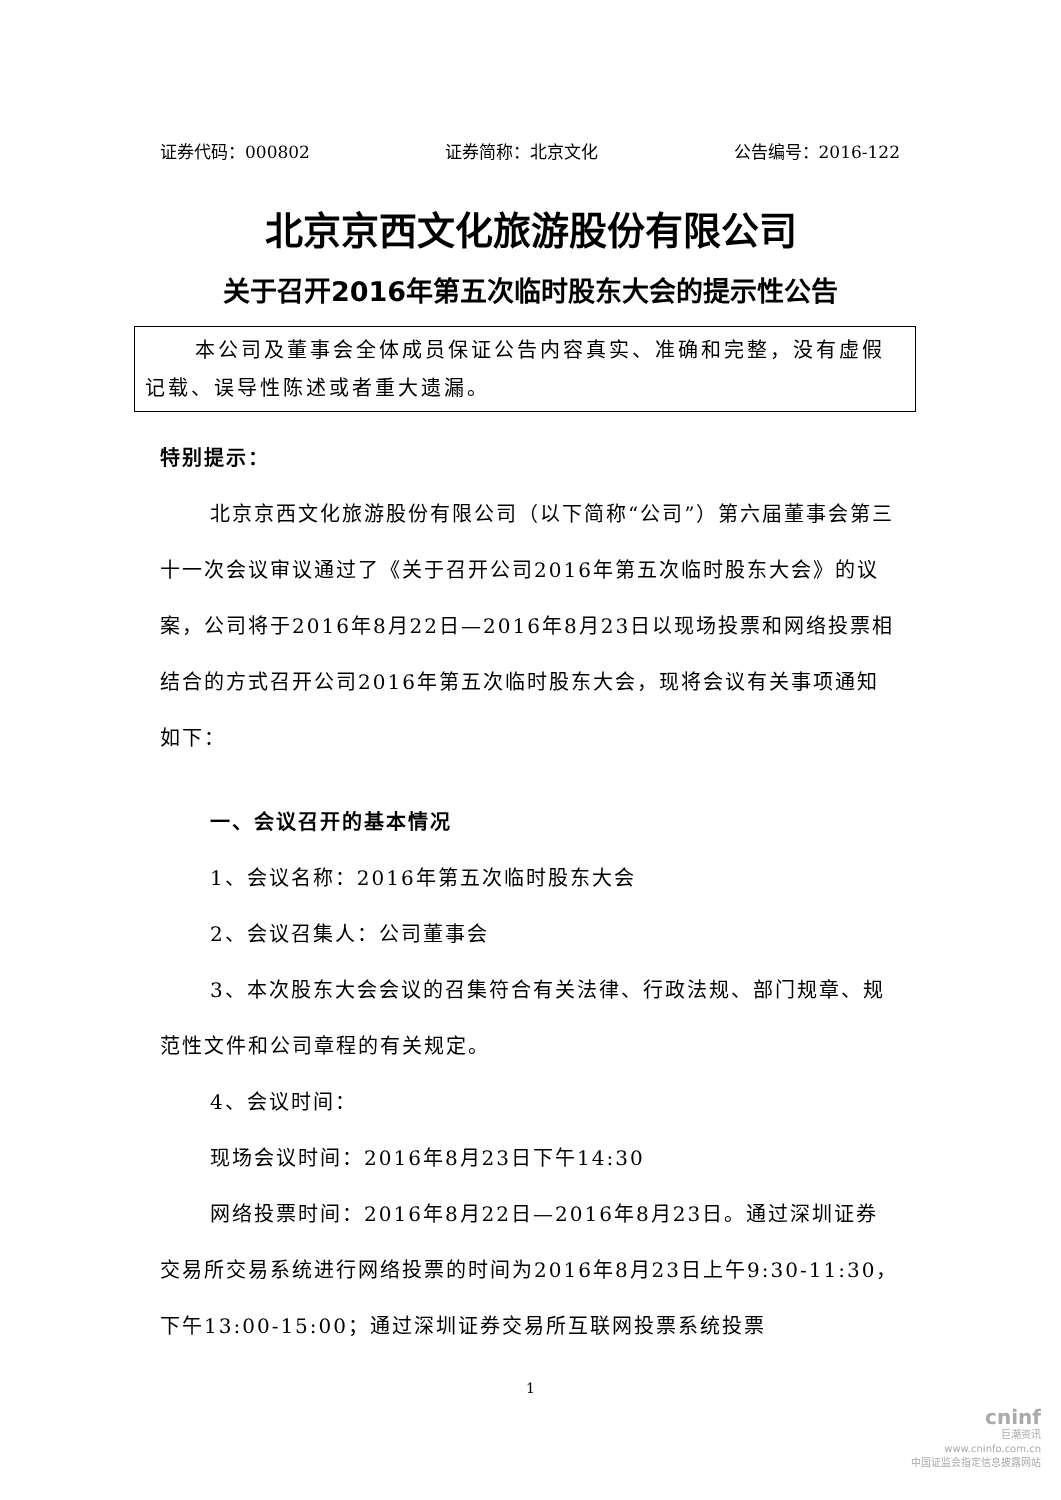证券代码：000802 证券简称：北京文化 公告编号：2016-122
北京京西文化旅游股份有限公司
关于召开2016年第五次临时股东大会的提示性公告
本公司及董事会全体成员保证公告内容真实、准确和完整，没有虚假记载、误导性陈述或者重大遗漏。
特别提示：
北京京西文化旅游股份有限公司（以下简称“公司”）第六届董事会第三十一次会议审议通过了《关于召开公司2016年第五次临时股东大会》的议案，公司将于2016年8月22日—2016年8月23日以现场投票和网络投票相结合的方式召开公司2016年第五次临时股东大会，现将会议有关事项通知如下：
一、会议召开的基本情况
1、会议名称：2016年第五次临时股东大会
2、会议召集人：公司董事会
3、本次股东大会会议的召集符合有关法律、行政法规、部门规章、规范性文件和公司章程的有关规定。
4、会议时间：
现场会议时间：2016年8月23日下午14:30
网络投票时间：2016年8月22日—2016年8月23日。通过深圳证券交易所交易系统进行网络投票的时间为2016年8月23日上午9:30-11:30，下午13:00-15:00；通过深圳证券交易所互联网投票系统投票
1
cninf
巨潮资讯
www.cninfo.com.cn
中国证监会指定信息披露网站